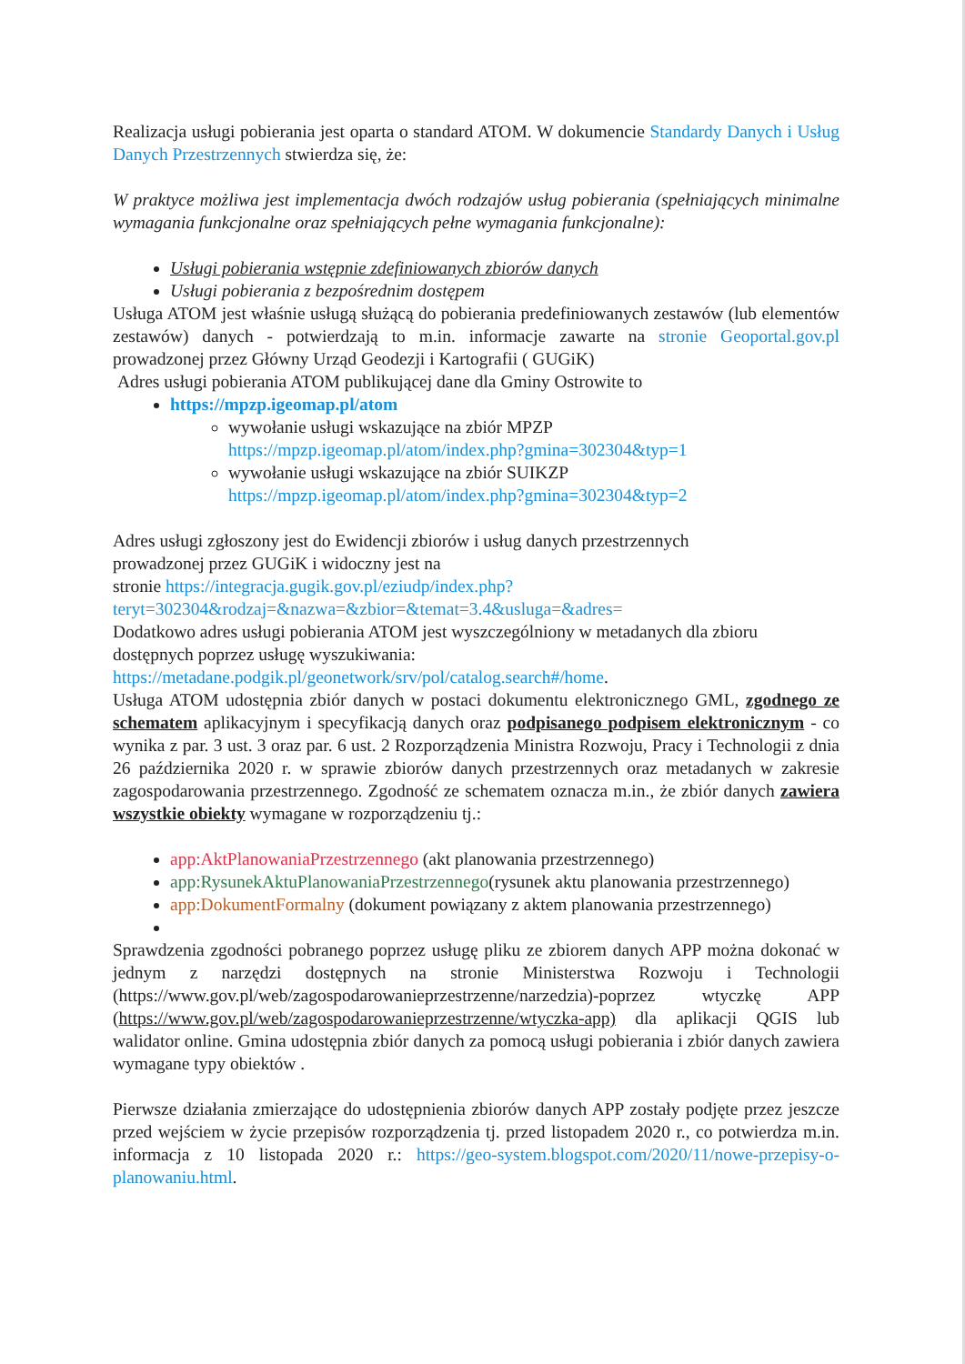Realizacja usługi pobierania jest oparta o standard ATOM. W dokumencie Standardy Danych i Usług Danych Przestrzennych stwierdza się, że:
W praktyce możliwa jest implementacja dwóch rodzajów usług pobierania (spełniających minimalne wymagania funkcjonalne oraz spełniających pełne wymagania funkcjonalne):
Usługi pobierania wstępnie zdefiniowanych zbiorów danych
Usługi pobierania z bezpośrednim dostępem
Usługa ATOM jest właśnie usługą służącą do pobierania predefiniowanych zestawów (lub elementów zestawów) danych - potwierdzają to m.in. informacje zawarte na stronie Geoportal.gov.pl prowadzonej przez Główny Urząd Geodezji i Kartografii ( GUGiK)
Adres usługi pobierania ATOM publikującej dane dla Gminy Ostrowite to
https://mpzp.igeomap.pl/atom
wywołanie usługi wskazujące na zbiór MPZP
https://mpzp.igeomap.pl/atom/index.php?gmina=302304&typ=1
wywołanie usługi wskazujące na zbiór SUIKZP
https://mpzp.igeomap.pl/atom/index.php?gmina=302304&typ=2
Adres usługi zgłoszony jest do Ewidencji zbiorów i usług danych przestrzennych
prowadzonej przez GUGiK i widoczny jest na
stronie https://integracja.gugik.gov.pl/eziudp/index.php?teryt=302304&rodzaj=&nazwa=&zbior=&temat=3.4&usluga=&adres=
Dodatkowo adres usługi pobierania ATOM jest wyszczególniony w metadanych dla zbioru dostępnych poprzez usługę wyszukiwania:
https://metadane.podgik.pl/geonetwork/srv/pol/catalog.search#/home.
Usługa ATOM udostępnia zbiór danych w postaci dokumentu elektronicznego GML, zgodnego ze schematem aplikacyjnym i specyfikacją danych oraz podpisanego podpisem elektronicznym - co wynika z par. 3 ust. 3 oraz par. 6 ust. 2 Rozporządzenia Ministra Rozwoju, Pracy i Technologii z dnia 26 października 2020 r. w sprawie zbiorów danych przestrzennych oraz metadanych w zakresie zagospodarowania przestrzennego. Zgodność ze schematem oznacza m.in., że zbiór danych zawiera wszystkie obiekty wymagane w rozporządzeniu tj.:
app:AktPlanowaniaPrzestrzennego (akt planowania przestrzennego)
app:RysunekAktuPlanowaniaPrzestrzennego(rysunek aktu planowania przestrzennego)
app:DokumentFormalny (dokument powiązany z aktem planowania przestrzennego)
Sprawdzenia zgodności pobranego poprzez usługę pliku ze zbiorem danych APP można dokonać w jednym z narzędzi dostępnych na stronie Ministerstwa Rozwoju i Technologii (https://www.gov.pl/web/zagospodarowanieprzestrzenne/narzedzia)-poprzez wtyczkę APP (https://www.gov.pl/web/zagospodarowanieprzestrzenne/wtyczka-app) dla aplikacji QGIS lub walidator online. Gmina udostępnia zbiór danych za pomocą usługi pobierania i zbiór danych zawiera wymagane typy obiektów .
Pierwsze działania zmierzające do udostępnienia zbiorów danych APP zostały podjęte przez jeszcze przed wejściem w życie przepisów rozporządzenia tj. przed listopadem 2020 r., co potwierdza m.in. informacja z 10 listopada 2020 r.: https://geo-system.blogspot.com/2020/11/nowe-przepisy-o-planowaniu.html.